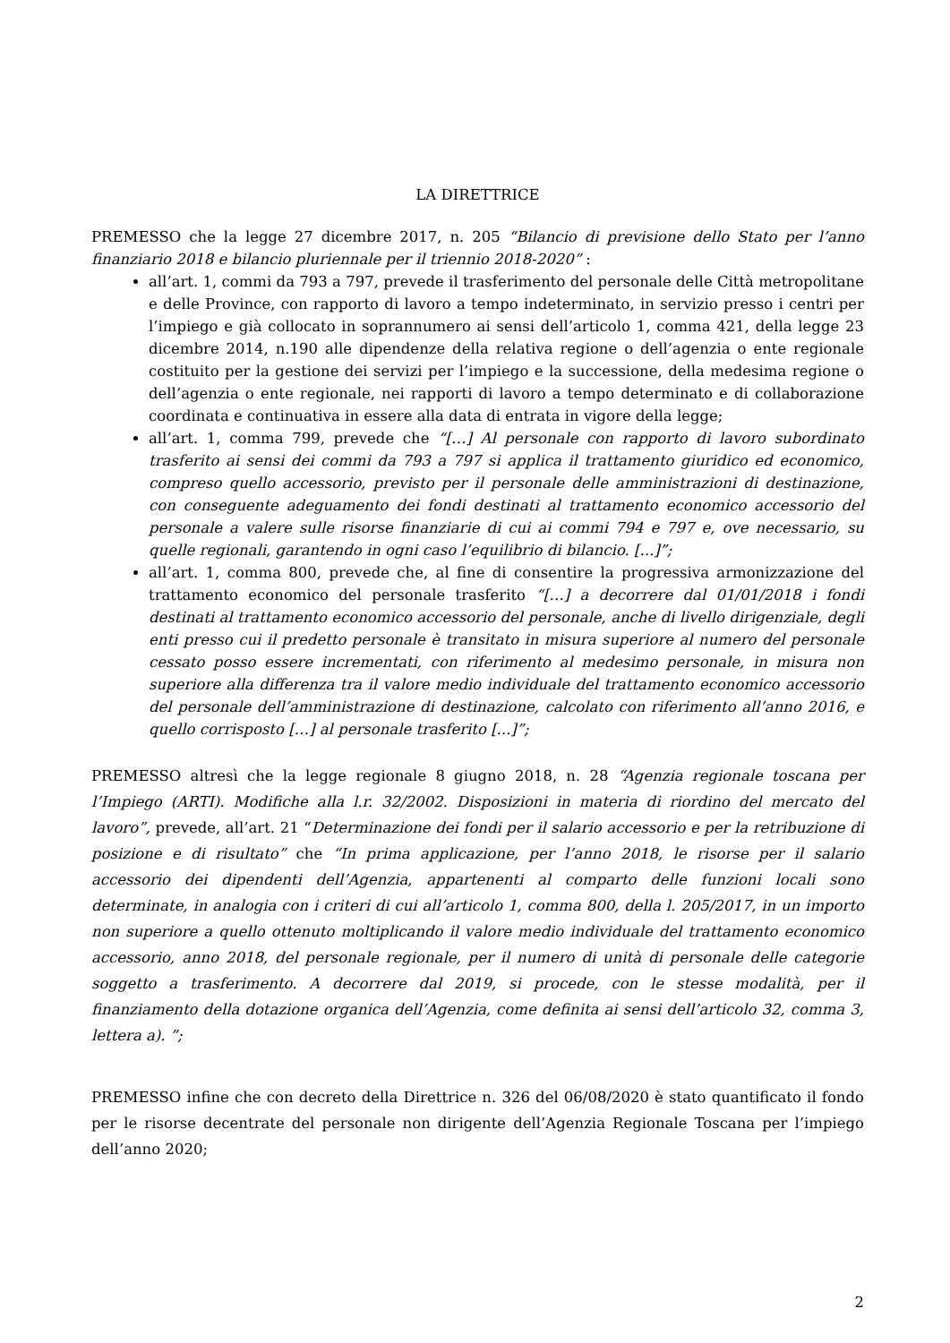LA DIRETTRICE
PREMESSO che la legge 27 dicembre 2017, n. 205 “Bilancio di previsione dello Stato per l’anno finanziario 2018 e bilancio pluriennale per il triennio 2018-2020” :
all’art. 1, commi da 793 a 797, prevede il trasferimento del personale delle Città metropolitane e delle Province, con rapporto di lavoro a tempo indeterminato, in servizio presso i centri per l’impiego e già collocato in soprannumero ai sensi dell’articolo 1, comma 421, della legge 23 dicembre 2014, n.190 alle dipendenze della relativa regione o dell’agenzia o ente regionale costituito per la gestione dei servizi per l’impiego e la successione, della medesima regione o dell’agenzia o ente regionale, nei rapporti di lavoro a tempo determinato e di collaborazione coordinata e continuativa in essere alla data di entrata in vigore della legge;
all’art. 1, comma 799, prevede che “[…] Al personale con rapporto di lavoro subordinato trasferito ai sensi dei commi da 793 a 797 si applica il trattamento giuridico ed economico, compreso quello accessorio, previsto per il personale delle amministrazioni di destinazione, con conseguente adeguamento dei fondi destinati al trattamento economico accessorio del personale a valere sulle risorse finanziarie di cui ai commi 794 e 797 e, ove necessario, su quelle regionali, garantendo in ogni caso l’equilibrio di bilancio. [...]”;
all’art. 1, comma 800, prevede che, al fine di consentire la progressiva armonizzazione del trattamento economico del personale trasferito “[…] a decorrere dal 01/01/2018 i fondi destinati al trattamento economico accessorio del personale, anche di livello dirigenziale, degli enti presso cui il predetto personale è transitato in misura superiore al numero del personale cessato posso essere incrementati, con riferimento al medesimo personale, in misura non superiore alla differenza tra il valore medio individuale del trattamento economico accessorio del personale dell’amministrazione di destinazione, calcolato con riferimento all’anno 2016, e quello corrisposto […] al personale trasferito [...]”;
PREMESSO altresì che la legge regionale 8 giugno 2018, n. 28 “Agenzia regionale toscana per l’Impiego (ARTI). Modifiche alla l.r. 32/2002. Disposizioni in materia di riordino del mercato del lavoro”, prevede, all’art. 21 “Determinazione dei fondi per il salario accessorio e per la retribuzione di posizione e di risultato” che “In prima applicazione, per l’anno 2018, le risorse per il salario accessorio dei dipendenti dell’Agenzia, appartenenti al comparto delle funzioni locali sono determinate, in analogia con i criteri di cui all’articolo 1, comma 800, della l. 205/2017, in un importo non superiore a quello ottenuto moltiplicando il valore medio individuale del trattamento economico accessorio, anno 2018, del personale regionale, per il numero di unità di personale delle categorie soggetto a trasferimento. A decorrere dal 2019, si procede, con le stesse modalità, per il finanziamento della dotazione organica dell’Agenzia, come definita ai sensi dell’articolo 32, comma 3, lettera a). ”;
PREMESSO infine che con decreto della Direttrice n. 326 del 06/08/2020 è stato quantificato il fondo per le risorse decentrate del personale non dirigente dell’Agenzia Regionale Toscana per l’impiego dell’anno 2020;
2